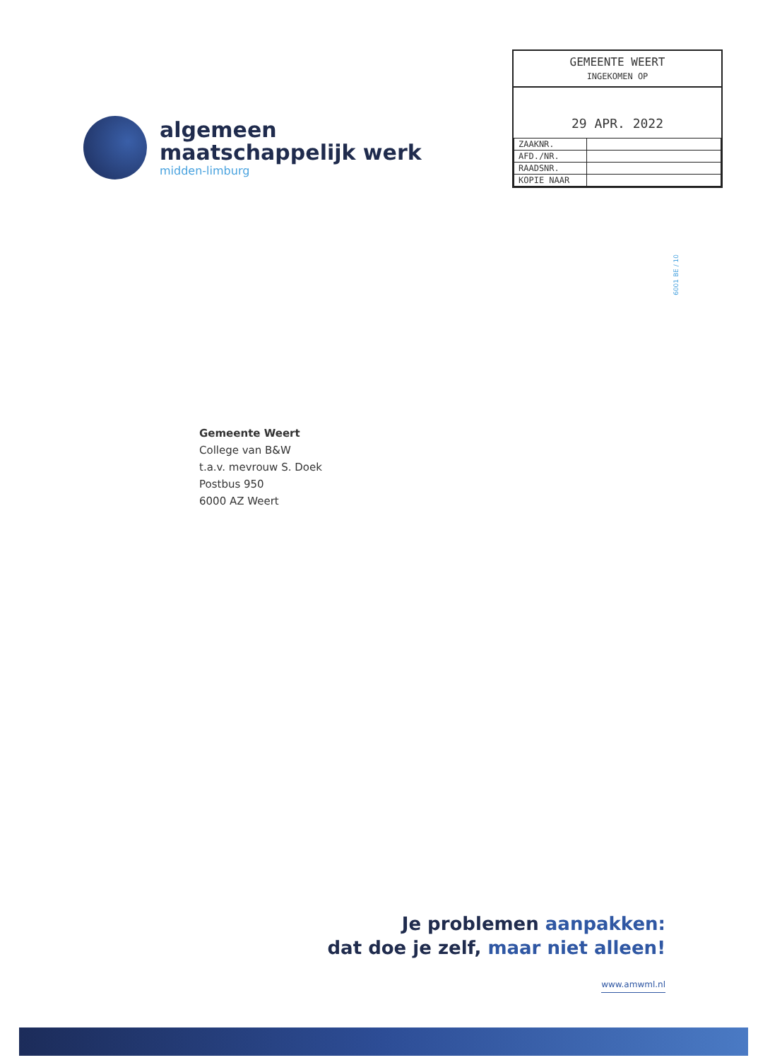algemeen
maatschappelijk werk
midden-limburg
GEMEENTE WEERT
INGEKOMEN OP
29 APR. 2022
| ZAAKNR. | |
| AFD./NR. | |
| RAADSNR. | |
| KOPIE NAAR | |
6001 BE / 10
Gemeente Weert
College van B&W
t.a.v. mevrouw S. Doek
Postbus 950
6000 AZ Weert
Je problemen aanpakken:
dat doe je zelf, maar niet alleen!
www.amwml.nl